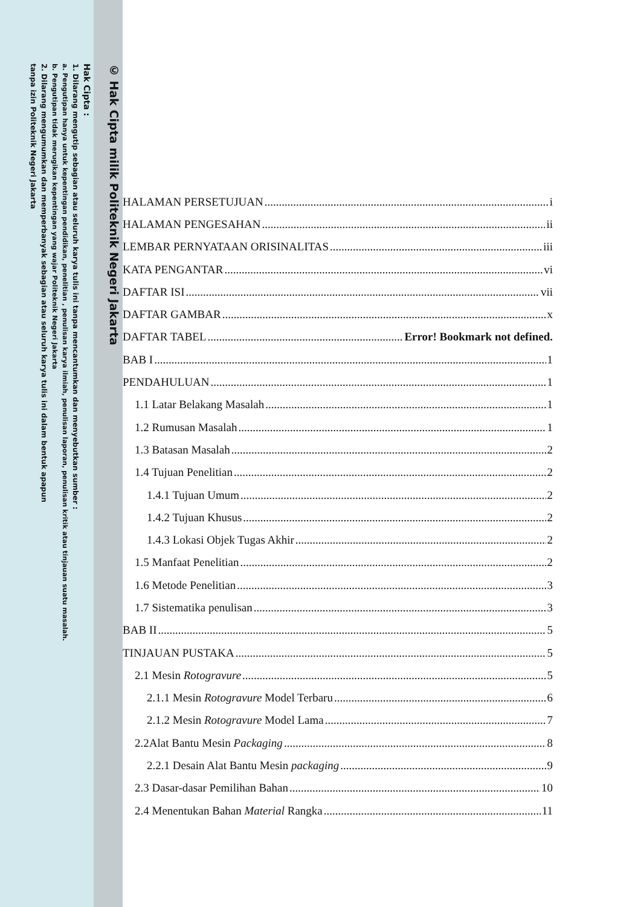© Hak Cipta milik Politeknik Negeri Jakarta
Hak Cipta :
1. Dilarang mengutip sebagian atau seluruh karya tulis ini tanpa mencantumkan dan menyebutkan sumber :
a. Pengutipan hanya untuk kepentingan pendidikan, penelitian , penulisan karya ilmiah, penulisan laporan, penulisan kritik atau tinjauan suatu masalah.
b. Pengutipan tidak merugikan kepentingan yang wajar Politeknik Negeri Jakarta
2. Dilarang mengumumkan dan memperbanyak sebagian atau seluruh karya tulis ini dalam bentuk apapun
tanpa izin Politeknik Negeri Jakarta
HALAMAN PERSETUJUAN i
HALAMAN PENGESAHAN ii
LEMBAR PERNYATAAN ORISINALITAS iii
KATA PENGANTAR vi
DAFTAR ISI vii
DAFTAR GAMBAR x
DAFTAR TABEL Error! Bookmark not defined.
BAB I 1
PENDAHULUAN 1
1.1 Latar Belakang Masalah 1
1.2 Rumusan Masalah 1
1.3 Batasan Masalah 2
1.4 Tujuan Penelitian 2
1.4.1 Tujuan Umum 2
1.4.2 Tujuan Khusus 2
1.4.3 Lokasi Objek Tugas Akhir 2
1.5 Manfaat Penelitian 2
1.6 Metode Penelitian 3
1.7 Sistematika penulisan 3
BAB II 5
TINJAUAN PUSTAKA 5
2.1 Mesin Rotogravure 5
2.1.1 Mesin Rotogravure Model Terbaru 6
2.1.2 Mesin Rotogravure Model Lama 7
2.2Alat Bantu Mesin Packaging 8
2.2.1 Desain Alat Bantu Mesin packaging 9
2.3 Dasar-dasar Pemilihan Bahan 10
2.4 Menentukan Bahan Material Rangka 11